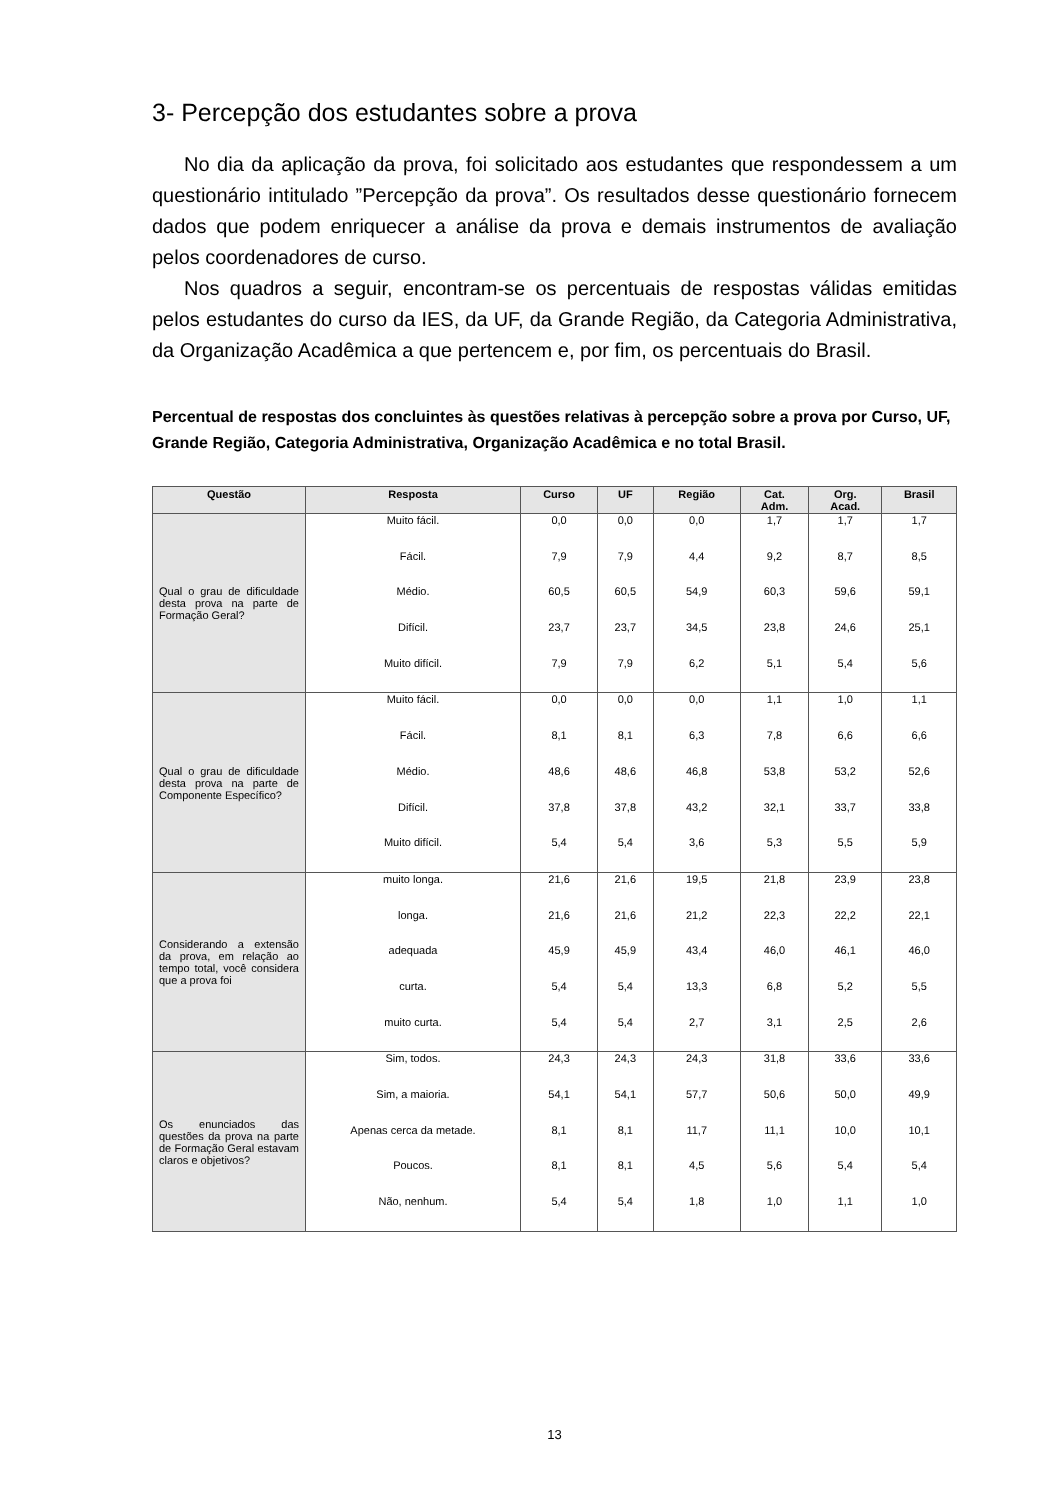3- Percepção dos estudantes sobre a prova
No dia da aplicação da prova, foi solicitado aos estudantes que respondessem a um questionário intitulado ”Percepção da prova”. Os resultados desse questionário fornecem dados que podem enriquecer a análise da prova e demais instrumentos de avaliação pelos coordenadores de curso.
Nos quadros a seguir, encontram-se os percentuais de respostas válidas emitidas pelos estudantes do curso da IES, da UF, da Grande Região, da Categoria Administrativa, da Organização Acadêmica a que pertencem e, por fim, os percentuais do Brasil.
Percentual de respostas dos concluintes às questões relativas à percepção sobre a prova por Curso, UF, Grande Região, Categoria Administrativa, Organização Acadêmica e no total Brasil.
| Questão | Resposta | Curso | UF | Região | Cat. Adm. | Org. Acad. | Brasil |
| --- | --- | --- | --- | --- | --- | --- | --- |
| Qual o grau de dificuldade desta prova na parte de Formação Geral? | Muito fácil. | 0,0 | 0,0 | 0,0 | 1,7 | 1,7 | 1,7 |
| | Fácil. | 7,9 | 7,9 | 4,4 | 9,2 | 8,7 | 8,5 |
| | Médio. | 60,5 | 60,5 | 54,9 | 60,3 | 59,6 | 59,1 |
| | Difícil. | 23,7 | 23,7 | 34,5 | 23,8 | 24,6 | 25,1 |
| | Muito difícil. | 7,9 | 7,9 | 6,2 | 5,1 | 5,4 | 5,6 |
| Qual o grau de dificuldade desta prova na parte de Componente Específico? | Muito fácil. | 0,0 | 0,0 | 0,0 | 1,1 | 1,0 | 1,1 |
| | Fácil. | 8,1 | 8,1 | 6,3 | 7,8 | 6,6 | 6,6 |
| | Médio. | 48,6 | 48,6 | 46,8 | 53,8 | 53,2 | 52,6 |
| | Difícil. | 37,8 | 37,8 | 43,2 | 32,1 | 33,7 | 33,8 |
| | Muito difícil. | 5,4 | 5,4 | 3,6 | 5,3 | 5,5 | 5,9 |
| Considerando a extensão da prova, em relação ao tempo total, você considera que a prova foi | muito longa. | 21,6 | 21,6 | 19,5 | 21,8 | 23,9 | 23,8 |
| | longa. | 21,6 | 21,6 | 21,2 | 22,3 | 22,2 | 22,1 |
| | adequada | 45,9 | 45,9 | 43,4 | 46,0 | 46,1 | 46,0 |
| | curta. | 5,4 | 5,4 | 13,3 | 6,8 | 5,2 | 5,5 |
| | muito curta. | 5,4 | 5,4 | 2,7 | 3,1 | 2,5 | 2,6 |
| Os enunciados das questões da prova na parte de Formação Geral estavam claros e objetivos? | Sim, todos. | 24,3 | 24,3 | 24,3 | 31,8 | 33,6 | 33,6 |
| | Sim, a maioria. | 54,1 | 54,1 | 57,7 | 50,6 | 50,0 | 49,9 |
| | Apenas cerca da metade. | 8,1 | 8,1 | 11,7 | 11,1 | 10,0 | 10,1 |
| | Poucos. | 8,1 | 8,1 | 4,5 | 5,6 | 5,4 | 5,4 |
| | Não, nenhum. | 5,4 | 5,4 | 1,8 | 1,0 | 1,1 | 1,0 |
13